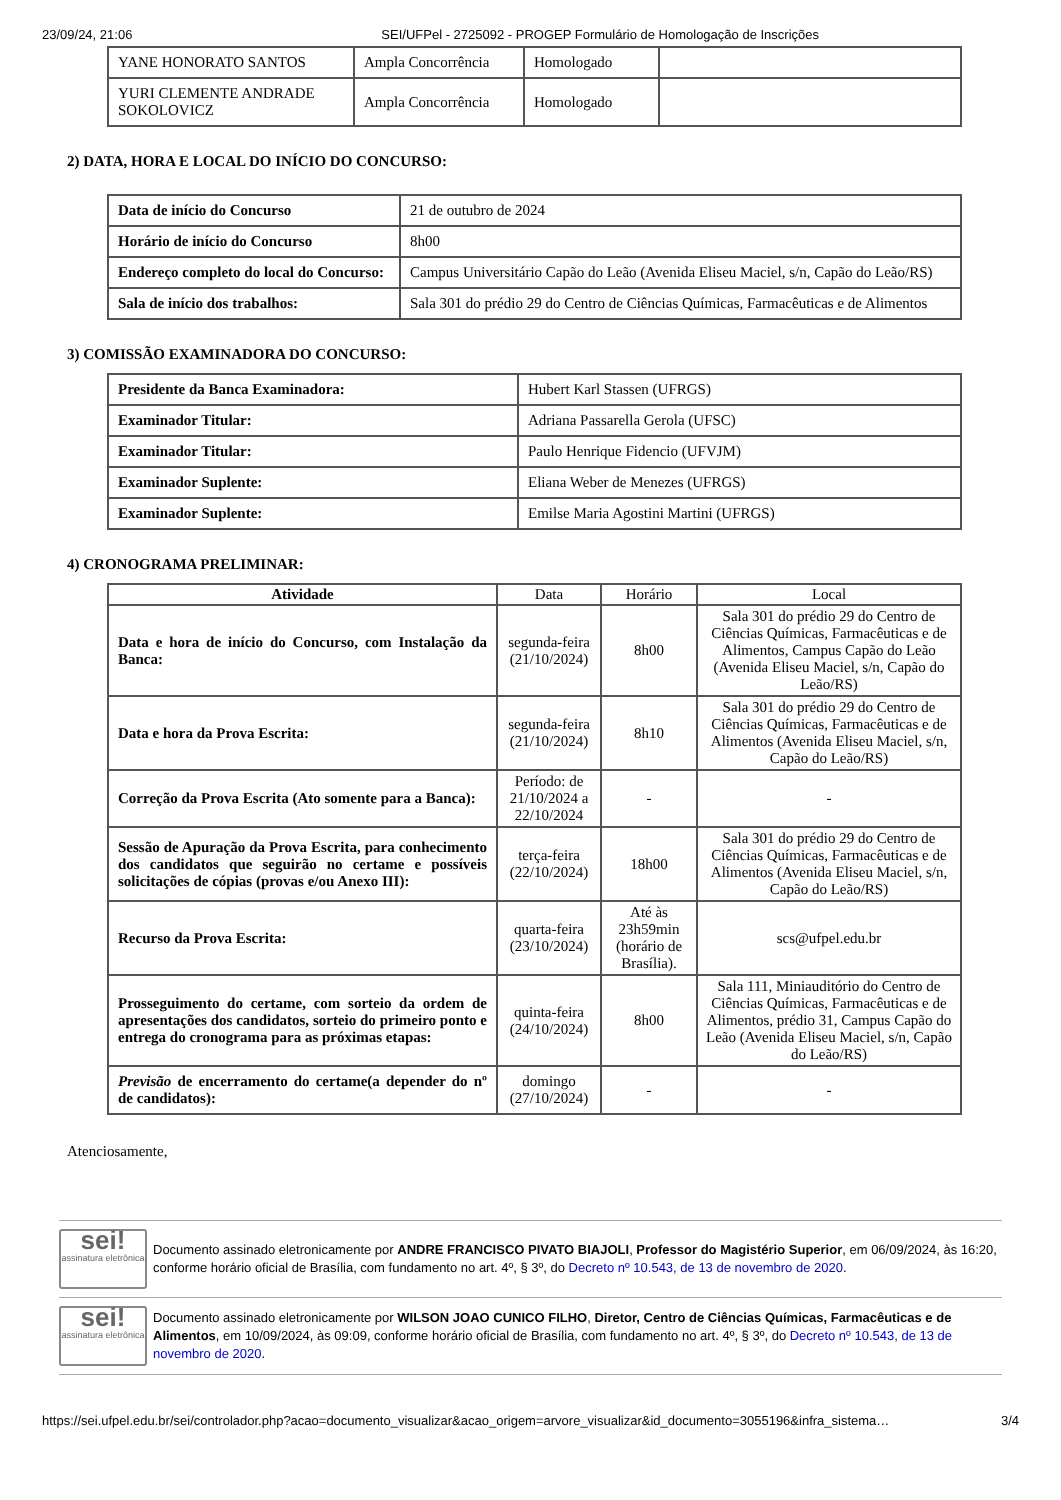23/09/24, 21:06 SEI/UFPel - 2725092 - PROGEP Formulário de Homologação de Inscrições
| YANE HONORATO SANTOS | Ampla Concorrência | Homologado | |
| YURI CLEMENTE ANDRADE SOKOLOVICZ | Ampla Concorrência | Homologado | |
2) DATA, HORA E LOCAL DO INÍCIO DO CONCURSO:
| Data de início do Concurso | 21 de outubro de 2024 |
| Horário de início do Concurso | 8h00 |
| Endereço completo do local do Concurso: | Campus Universitário Capão do Leão (Avenida Eliseu Maciel, s/n, Capão do Leão/RS) |
| Sala de início dos trabalhos: | Sala 301 do prédio 29 do Centro de Ciências Químicas, Farmacêuticas e de Alimentos |
3) COMISSÃO EXAMINADORA DO CONCURSO:
| Presidente da Banca Examinadora: | Hubert Karl Stassen (UFRGS) |
| Examinador Titular: | Adriana Passarella Gerola (UFSC) |
| Examinador Titular: | Paulo Henrique Fidencio (UFVJM) |
| Examinador Suplente: | Eliana Weber de Menezes (UFRGS) |
| Examinador Suplente: | Emilse Maria Agostini Martini (UFRGS) |
4) CRONOGRAMA PRELIMINAR:
| Atividade | Data | Horário | Local |
| --- | --- | --- | --- |
| Data e hora de início do Concurso, com Instalação da Banca: | segunda-feira (21/10/2024) | 8h00 | Sala 301 do prédio 29 do Centro de Ciências Químicas, Farmacêuticas e de Alimentos, Campus Capão do Leão (Avenida Eliseu Maciel, s/n, Capão do Leão/RS) |
| Data e hora da Prova Escrita: | segunda-feira (21/10/2024) | 8h10 | Sala 301 do prédio 29 do Centro de Ciências Químicas, Farmacêuticas e de Alimentos (Avenida Eliseu Maciel, s/n, Capão do Leão/RS) |
| Correção da Prova Escrita (Ato somente para a Banca): | Período: de 21/10/2024 a 22/10/2024 | - | - |
| Sessão de Apuração da Prova Escrita, para conhecimento dos candidatos que seguirão no certame e possíveis solicitações de cópias (provas e/ou Anexo III): | terça-feira (22/10/2024) | 18h00 | Sala 301 do prédio 29 do Centro de Ciências Químicas, Farmacêuticas e de Alimentos (Avenida Eliseu Maciel, s/n, Capão do Leão/RS) |
| Recurso da Prova Escrita: | quarta-feira (23/10/2024) | Até às 23h59min (horário de Brasília). | scs@ufpel.edu.br |
| Prosseguimento do certame, com sorteio da ordem de apresentações dos candidatos, sorteio do primeiro ponto e entrega do cronograma para as próximas etapas: | quinta-feira (24/10/2024) | 8h00 | Sala 111, Miniauditório do Centro de Ciências Químicas, Farmacêuticas e de Alimentos, prédio 31, Campus Capão do Leão (Avenida Eliseu Maciel, s/n, Capão do Leão/RS) |
| Previsão de encerramento do certame(a depender do nº de candidatos): | domingo (27/10/2024) | - | - |
Atenciosamente,
sei!
assinatura eletrônica
Documento assinado eletronicamente por ANDRE FRANCISCO PIVATO BIAJOLI, Professor do Magistério Superior, em 06/09/2024, às 16:20, conforme horário oficial de Brasília, com fundamento no art. 4º, § 3º, do Decreto nº 10.543, de 13 de novembro de 2020.
sei!
assinatura eletrônica
Documento assinado eletronicamente por WILSON JOAO CUNICO FILHO, Diretor, Centro de Ciências Químicas, Farmacêuticas e de Alimentos, em 10/09/2024, às 09:09, conforme horário oficial de Brasília, com fundamento no art. 4º, § 3º, do Decreto nº 10.543, de 13 de novembro de 2020.
https://sei.ufpel.edu.br/sei/controlador.php?acao=documento_visualizar&acao_origem=arvore_visualizar&id_documento=3055196&infra_sistema… 3/4